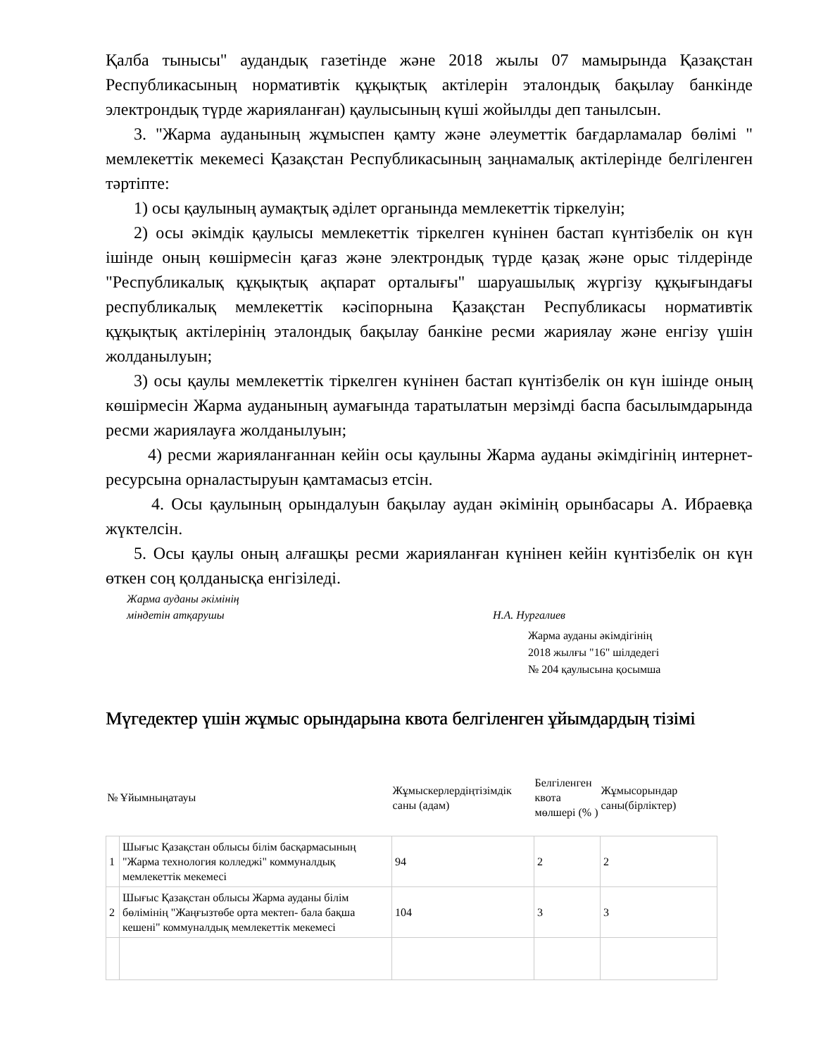Қалба тынысы" аудандық газетінде және 2018 жылы 07 мамырында Қазақстан Республикасының нормативтік құқықтық актілерін эталондық бақылау банкінде электрондық түрде жарияланған) қаулысының күші жойылды деп танылсын.
3. "Жарма ауданының жұмыспен қамту және әлеуметтік бағдарламалар бөлімі " мемлекеттік мекемесі Қазақстан Республикасының заңнамалық актілерінде белгіленген тәртіпте:
1) осы қаулының аумақтық әділет органында мемлекеттік тіркелуін;
2) осы әкімдік қаулысы мемлекеттік тіркелген күнінен бастап күнтізбелік он күн ішінде оның көшірмесін қағаз және электрондық түрде қазақ және орыс тілдерінде "Республикалық құқықтық ақпарат орталығы" шаруашылық жүргізу құқығындағы республикалық мемлекеттік кәсіпорнына Қазақстан Республикасы нормативтік құқықтық актілерінің эталондық бақылау банкіне ресми жариялау және енгізу үшін жолданылуын;
3) осы қаулы мемлекеттік тіркелген күнінен бастап күнтізбелік он күн ішінде оның көшірмесін Жарма ауданының аумағында таратылатын мерзімді баспа басылымдарында ресми жариялауға жолданылуын;
4) ресми жарияланғаннан кейін осы қаулыны Жарма ауданы әкімдігінің интернет-ресурсына орналастыруын қамтамасыз етсін.
4. Осы қаулының орындалуын бақылау аудан әкімінің орынбасары А. Ибраевқа жүктелсін.
5. Осы қаулы оның алғашқы ресми жарияланған күнінен кейін күнтізбелік он күн өткен соң қолданысқа енгізіледі.
Жарма ауданы әкімінің
міндетін атқарушы Н.А. Нургалиев
Жарма ауданы әкімдігінің
2018 жылғы "16" шілдедегі
№ 204 қаулысына қосымша
Мүгедектер үшін жұмыс орындарына квота белгіленген ұйымдардың тізімі
| № | Ұйымныңатауы | Жұмыскерлердіңтізімдік саны (адам) | Белгіленген квота мөлшері (% ) | Жұмысорындар саны(бірліктер) |
| --- | --- | --- | --- | --- |
| 1 | Шығыс Қазақстан облысы білім басқармасының "Жарма технология колледжі" коммуналдық мемлекеттік мекемесі | 94 | 2 | 2 |
| 2 | Шығыс Қазақстан облысы Жарма ауданы білім бөлімінің "Жаңғызтөбе орта мектеп- бала бақша кешені" коммуналдық мемлекеттік мекемесі | 104 | 3 | 3 |